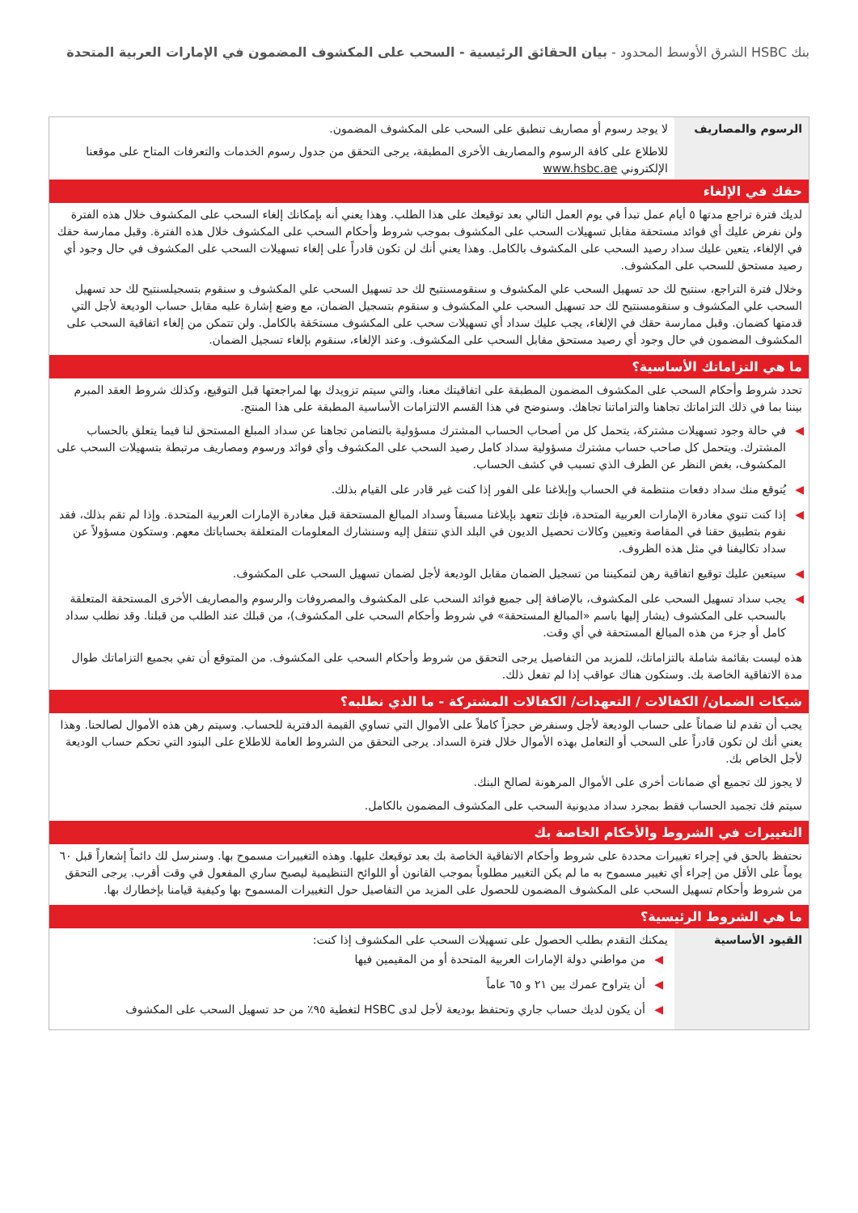بنك HSBC الشرق الأوسط المحدود - بيان الحقائق الرئيسية - السحب على المكشوف المضمون في الإمارات العربية المتحدة
| الرسوم والمصاريف | لا يوجد رسوم أو مصاريف تنطبق على السحب على المكشوف المضمون. |
| | للاطلاع على كافة الرسوم والمصاريف الأخرى المطبقة، يرجى التحقق من جدول رسوم الخدمات والتعرفات المتاح على موقعنا الإلكتروني www.hsbc.ae |
حقك في الإلغاء
لديك فترة تراجع مدتها ٥ أيام عمل تبدأ في يوم العمل التالي بعد توقيعك على هذا الطلب. وهذا يعني أنه بإمكانك إلغاء السحب على المكشوف خلال هذه الفترة ولن نفرض عليك أي فوائد مستحقة مقابل تسهيلات السحب على المكشوف بموجب شروط وأحكام السحب على المكشوف خلال هذه الفترة. وقبل ممارسة حقك في الإلغاء، يتعين عليك سداد رصيد السحب على المكشوف بالكامل. وهذا يعني أنك لن تكون قادراً على إلغاء تسهيلات السحب على المكشوف في حال وجود أي رصيد مستحق للسحب على المكشوف.
وخلال فترة التراجع، سنتيح لك حد تسهيل السحب علي المكشوف و سنقومسنتيح لك حد تسهيل السحب علي المكشوف و سنقوم بتسجيلسنتيح لك حد تسهيل السحب علي المكشوف و سنقومسنتيح لك حد تسهيل السحب علي المكشوف و سنقوم بتسجيل الضمان، مع وضع إشارة عليه مقابل حساب الوديعة لأجل التي قدمتها كضمان. وقبل ممارسة حقك في الإلغاء، يجب عليك سداد أي تسهيلات سحب على المكشوف مستحَقة بالكامل. ولن تتمكن من إلغاء اتفاقية السحب على المكشوف المضمون في حال وجود أي رصيد مستحق مقابل السحب على المكشوف. وعند الإلغاء، سنقوم بإلغاء تسجيل الضمان.
ما هي التزاماتك الأساسية؟
تحدد شروط وأحكام السحب على المكشوف المضمون المطبقة على اتفاقيتك معنا، والتي سيتم تزويدك بها لمراجعتها قبل التوقيع، وكذلك شروط العقد المبرم بيننا بما في ذلك التزاماتك تجاهنا والتزاماتنا تجاهك. وسنوضح في هذا القسم الالتزامات الأساسية المطبقة على هذا المنتج.
◀ في حالة وجود تسهيلات مشتركة، يتحمل كل من أصحاب الحساب المشترك مسؤولية بالتضامن تجاهنا عن سداد المبلغ المستحق لنا فيما يتعلق بالحساب المشترك. ويتحمل كل صاحب حساب مشترك مسؤولية سداد كامل رصيد السحب على المكشوف وأي فوائد ورسوم ومصاريف مرتبطة بتسهيلات السحب على المكشوف، بغض النظر عن الطرف الذي تسبب في كشف الحساب.
◀ يُتوقع منك سداد دفعات منتظمة في الحساب وإبلاغنا على الفور إذا كنت غير قادر على القيام بذلك.
◀ إذا كنت تنوي مغادرة الإمارات العربية المتحدة، فإنك تتعهد بإبلاغنا مسبقاً وسداد المبالغ المستحقة قبل مغادرة الإمارات العربية المتحدة. وإذا لم تقم بذلك، فقد نقوم بتطبيق حقنا في المقاصة وتعيين وكالات تحصيل الديون في البلد الذي تنتقل إليه وسنشارك المعلومات المتعلقة بحساباتك معهم. وستكون مسؤولاً عن سداد تكاليفنا في مثل هذه الظروف.
◀ سيتعين عليك توقيع اتفاقية رهن لتمكيننا من تسجيل الضمان مقابل الوديعة لأجل لضمان تسهيل السحب على المكشوف.
◀ يجب سداد تسهيل السحب على المكشوف، بالإضافة إلى جميع فوائد السحب على المكشوف والمصروفات والرسوم والمصاريف الأخرى المستحقة المتعلقة بالسحب على المكشوف (يشار إليها باسم «المبالغ المستحقة» في شروط وأحكام السحب على المكشوف)، من قبلك عند الطلب من قبلنا. وقد نطلب سداد كامل أو جزء من هذه المبالغ المستحقة في أي وقت.
هذه ليست بقائمة شاملة بالتزاماتك، للمزيد من التفاصيل يرجى التحقق من شروط وأحكام السحب على المكشوف. من المتوقع أن تفي بجميع التزاماتك طوال مدة الاتفاقية الخاصة بك. وستكون هناك عواقب إذا لم تفعل ذلك.
شيكات الضمان/ الكفالات / التعهدات/ الكفالات المشتركة - ما الذي نطلبه؟
يجب أن تقدم لنا ضماناً على حساب الوديعة لأجل وسنفرض حجزاً كاملاً على الأموال التي تساوي القيمة الدفترية للحساب. وسيتم رهن هذه الأموال لصالحنا. وهذا يعني أنك لن تكون قادراً على السحب أو التعامل بهذه الأموال خلال فترة السداد. يرجى التحقق من الشروط العامة للاطلاع على البنود التي تحكم حساب الوديعة لأجل الخاص بك.
لا يجوز لك تجميع أي ضمانات أخرى على الأموال المرهونة لصالح البنك.
سيتم فك تجميد الحساب فقط بمجرد سداد مديونية السحب على المكشوف المضمون بالكامل.
التغييرات في الشروط والأحكام الخاصة بك
نحتفظ بالحق في إجراء تغييرات محددة على شروط وأحكام الاتفاقية الخاصة بك بعد توقيعك عليها. وهذه التغييرات مسموح بها. وسنرسل لك دائماً إشعاراً قبل ٦٠ يوماً على الأقل من إجراء أي تغيير مسموح به ما لم يكن التغيير مطلوباً بموجب القانون أو اللوائح التنظيمية ليصبح ساري المفعول في وقت أقرب. يرجى التحقق من شروط وأحكام تسهيل السحب على المكشوف المضمون للحصول على المزيد من التفاصيل حول التغييرات المسموح بها وكيفية قيامنا بإخطارك بها.
ما هي الشروط الرئيسية؟
| القيود الأساسية | يمكنك التقدم بطلب الحصول على تسهيلات السحب على المكشوف إذا كنت: ◀ من مواطني دولة الإمارات العربية المتحدة أو من المقيمين فيها ◀ أن يتراوح عمرك بين ٢١ و ٦٥ عاماً ◀ أن يكون لديك حساب جاري وتحتفظ بوديعة لأجل لدى HSBC لتغطية ٩٥٪ من حد تسهيل السحب على المكشوف |